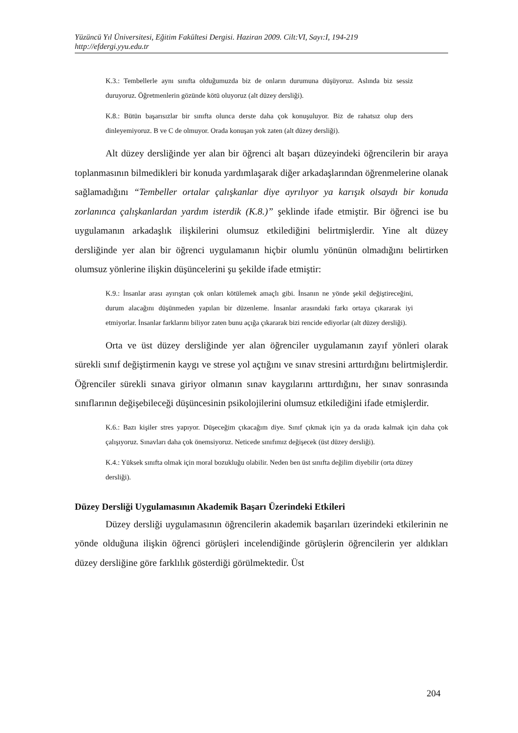Yüzüncü Yıl Üniversitesi, Eğitim Fakültesi Dergisi. Haziran 2009. Cilt:VI, Sayı:I, 194-219
http://efdergi.yyu.edu.tr
K.3.: Tembellerle aynı sınıfta olduğumuzda biz de onların durumuna düşüyoruz. Aslında biz sessiz duruyoruz. Öğretmenlerin gözünde kötü oluyoruz (alt düzey dersliği).
K.8.: Bütün başarısızlar bir sınıfta olunca derste daha çok konuşuluyor. Biz de rahatsız olup ders dinleyemiyoruz. B ve C de olmuyor. Orada konuşan yok zaten (alt düzey dersliği).
Alt düzey dersliğinde yer alan bir öğrenci alt başarı düzeyindeki öğrencilerin bir araya toplanmasının bilmedikleri bir konuda yardımlaşarak diğer arkadaşlarından öğrenmelerine olanak sağlamadığını “Tembeller ortalar çalışkanlar diye ayrılıyor ya karışık olsaydı bir konuda zorlanınca çalışkanlardan yardım isterdik (K.8.)” şeklinde ifade etmiştir. Bir öğrenci ise bu uygulamanın arkadaşlık ilişkilerini olumsuz etkilediğini belirtmişlerdir. Yine alt düzey dersliğinde yer alan bir öğrenci uygulamanın hiçbir olumlu yönünün olmadığını belirtirken olumsuz yönlerine ilişkin düşüncelerini şu şekilde ifade etmiştir:
K.9.: İnsanlar arası ayırıştan çok onları kötülemek amaçlı gibi. İnsanın ne yönde şekil değiştireceğini, durum alacağını düşünmeden yapılan bir düzenleme. İnsanlar arasındaki farkı ortaya çıkararak iyi etmiyorlar. İnsanlar farklarını biliyor zaten bunu açığa çıkararak bizi rencide ediyorlar (alt düzey dersliği).
Orta ve üst düzey dersliğinde yer alan öğrenciler uygulamanın zayıf yönleri olarak sürekli sınıf değiştirmenin kaygı ve strese yol açtığını ve sınav stresini arttırdığını belirtmişlerdir. Öğrenciler sürekli sınava giriyor olmanın sınav kaygılarını arttırdığını, her sınav sonrasında sınıflarının değişebileceği düşüncesinin psikolojilerini olumsuz etkilediğini ifade etmişlerdir.
K.6.: Bazı kişiler stres yapıyor. Düşeceğim çıkacağım diye. Sınıf çıkmak için ya da orada kalmak için daha çok çalışıyoruz. Sınavları daha çok önemsiyoruz. Neticede sınıfımız değişecek (üst düzey dersliği).
K.4.: Yüksek sınıfta olmak için moral bozukluğu olabilir. Neden ben üst sınıfta değilim diyebilir (orta düzey dersliği).
Düzey Dersliği Uygulamasının Akademik Başarı Üzerindeki Etkileri
Düzey dersliği uygulamasının öğrencilerin akademik başarıları üzerindeki etkilerinin ne yönde olduğuna ilişkin öğrenci görüşleri incelendiğinde görüşlerin öğrencilerin yer aldıkları düzey dersliğine göre farklılık gösterdiği görülmektedir. Üst
204